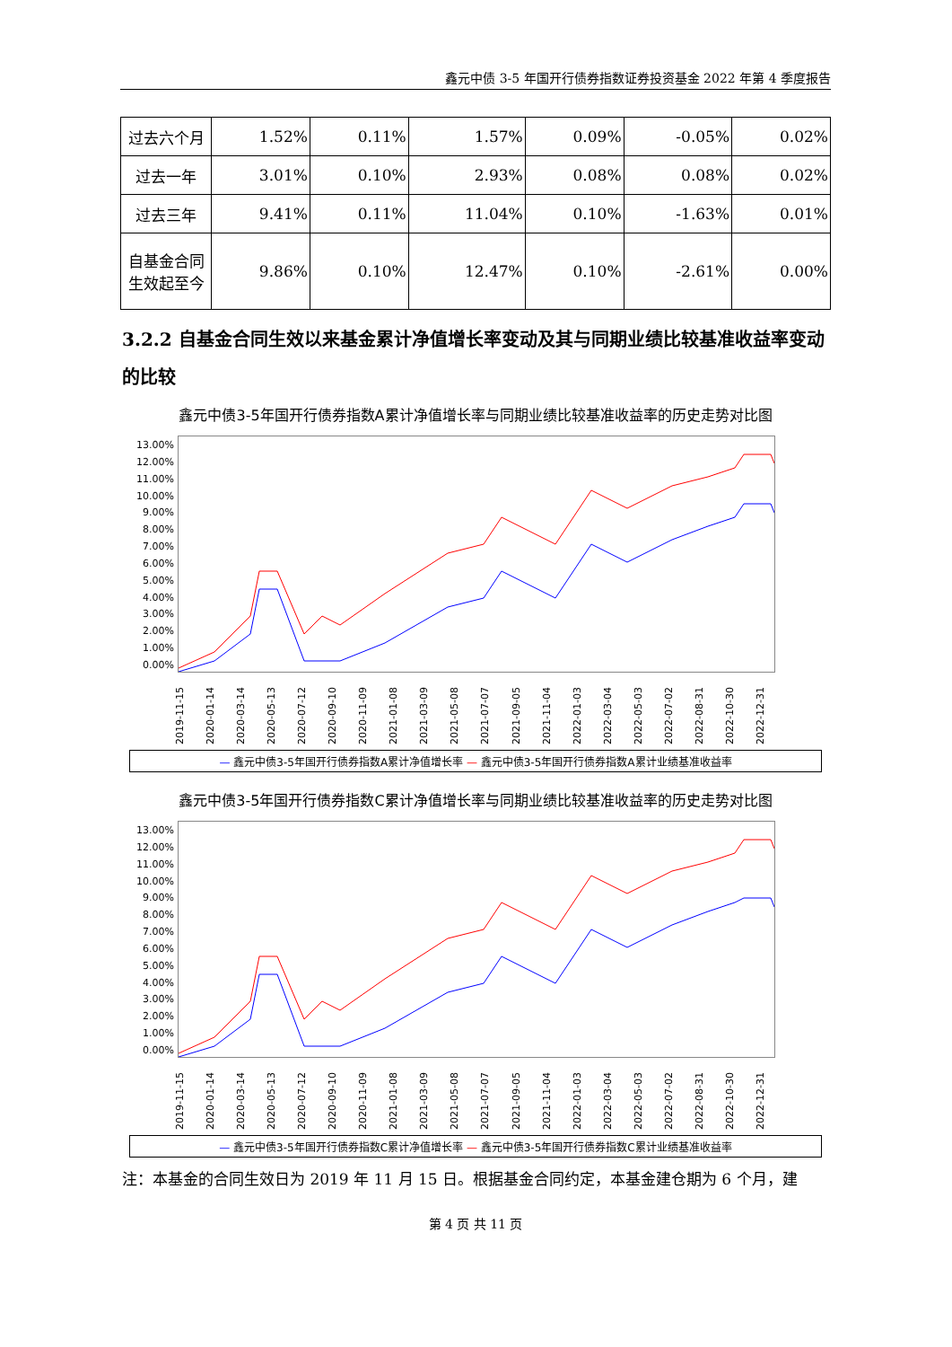鑫元中债 3-5 年国开行债券指数证券投资基金 2022 年第 4 季度报告
| 过去六个月 | 1.52% | 0.11% | 1.57% | 0.09% | -0.05% | 0.02% |
| 过去一年 | 3.01% | 0.10% | 2.93% | 0.08% | 0.08% | 0.02% |
| 过去三年 | 9.41% | 0.11% | 11.04% | 0.10% | -1.63% | 0.01% |
| 自基金合同 生效起至今 | 9.86% | 0.10% | 12.47% | 0.10% | -2.61% | 0.00% |
3.2.2 自基金合同生效以来基金累计净值增长率变动及其与同期业绩比较基准收益率变动的比较
鑫元中债3-5年国开行债券指数A累计净值增长率与同期业绩比较基准收益率的历史走势对比图
13.00%
12.00%
11.00%
10.00%
9.00%
8.00%
7.00%
6.00%
5.00%
4.00%
3.00%
2.00%
1.00%
0.00%
2019-11-15 2020-01-14 2020-03-14 2020-05-13 2020-07-12 2020-09-10 2020-11-09 2021-01-08 2021-03-09 2021-05-08 2021-07-07 2021-09-05 2021-11-04 2022-01-03 2022-03-04 2022-05-03 2022-07-02 2022-08-31 2022-10-30 2022-12-31
— 鑫元中债3-5年国开行债券指数A累计净值增长率 — 鑫元中债3-5年国开行债券指数A累计业绩基准收益率
鑫元中债3-5年国开行债券指数C累计净值增长率与同期业绩比较基准收益率的历史走势对比图
13.00%
12.00%
11.00%
10.00%
9.00%
8.00%
7.00%
6.00%
5.00%
4.00%
3.00%
2.00%
1.00%
0.00%
2019-11-15 2020-01-14 2020-03-14 2020-05-13 2020-07-12 2020-09-10 2020-11-09 2021-01-08 2021-03-09 2021-05-08 2021-07-07 2021-09-05 2021-11-04 2022-01-03 2022-03-04 2022-05-03 2022-07-02 2022-08-31 2022-10-30 2022-12-31
— 鑫元中债3-5年国开行债券指数C累计净值增长率 — 鑫元中债3-5年国开行债券指数C累计业绩基准收益率
注：本基金的合同生效日为 2019 年 11 月 15 日。根据基金合同约定，本基金建仓期为 6 个月，建
第 4 页 共 11 页